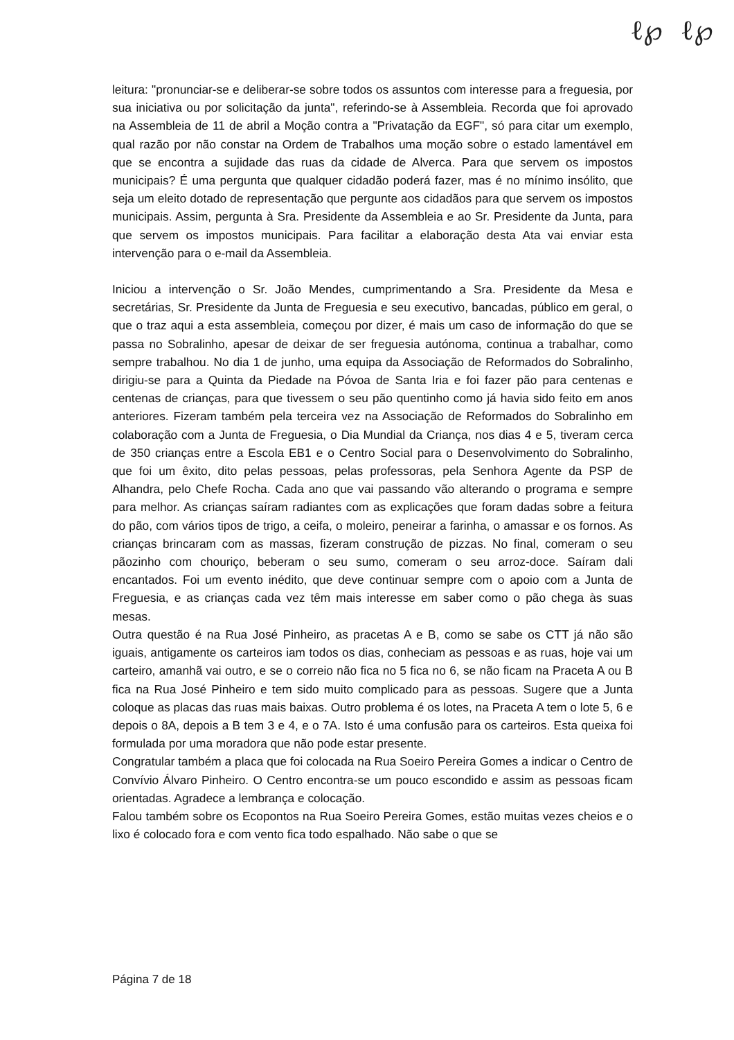ℓ℘ ℓ℘
leitura: "pronunciar-se e deliberar-se sobre todos os assuntos com interesse para a freguesia, por sua iniciativa ou por solicitação da junta", referindo-se à Assembleia. Recorda que foi aprovado na Assembleia de 11 de abril a Moção contra a "Privatação da EGF", só para citar um exemplo, qual razão por não constar na Ordem de Trabalhos uma moção sobre o estado lamentável em que se encontra a sujidade das ruas da cidade de Alverca. Para que servem os impostos municipais? É uma pergunta que qualquer cidadão poderá fazer, mas é no mínimo insólito, que seja um eleito dotado de representação que pergunte aos cidadãos para que servem os impostos municipais. Assim, pergunta à Sra. Presidente da Assembleia e ao Sr. Presidente da Junta, para que servem os impostos municipais. Para facilitar a elaboração desta Ata vai enviar esta intervenção para o e-mail da Assembleia.
Iniciou a intervenção o Sr. João Mendes, cumprimentando a Sra. Presidente da Mesa e secretárias, Sr. Presidente da Junta de Freguesia e seu executivo, bancadas, público em geral, o que o traz aqui a esta assembleia, começou por dizer, é mais um caso de informação do que se passa no Sobralinho, apesar de deixar de ser freguesia autónoma, continua a trabalhar, como sempre trabalhou. No dia 1 de junho, uma equipa da Associação de Reformados do Sobralinho, dirigiu-se para a Quinta da Piedade na Póvoa de Santa Iria e foi fazer pão para centenas e centenas de crianças, para que tivessem o seu pão quentinho como já havia sido feito em anos anteriores. Fizeram também pela terceira vez na Associação de Reformados do Sobralinho em colaboração com a Junta de Freguesia, o Dia Mundial da Criança, nos dias 4 e 5, tiveram cerca de 350 crianças entre a Escola EB1 e o Centro Social para o Desenvolvimento do Sobralinho, que foi um êxito, dito pelas pessoas, pelas professoras, pela Senhora Agente da PSP de Alhandra, pelo Chefe Rocha. Cada ano que vai passando vão alterando o programa e sempre para melhor. As crianças saíram radiantes com as explicações que foram dadas sobre a feitura do pão, com vários tipos de trigo, a ceifa, o moleiro, peneirar a farinha, o amassar e os fornos. As crianças brincaram com as massas, fizeram construção de pizzas. No final, comeram o seu pãozinho com chouriço, beberam o seu sumo, comeram o seu arroz-doce. Saíram dali encantados. Foi um evento inédito, que deve continuar sempre com o apoio com a Junta de Freguesia, e as crianças cada vez têm mais interesse em saber como o pão chega às suas mesas.
Outra questão é na Rua José Pinheiro, as pracetas A e B, como se sabe os CTT já não são iguais, antigamente os carteiros iam todos os dias, conheciam as pessoas e as ruas, hoje vai um carteiro, amanhã vai outro, e se o correio não fica no 5 fica no 6, se não ficam na Praceta A ou B fica na Rua José Pinheiro e tem sido muito complicado para as pessoas. Sugere que a Junta coloque as placas das ruas mais baixas. Outro problema é os lotes, na Praceta A tem o lote 5, 6 e depois o 8A, depois a B tem 3 e 4, e o 7A. Isto é uma confusão para os carteiros. Esta queixa foi formulada por uma moradora que não pode estar presente.
Congratular também a placa que foi colocada na Rua Soeiro Pereira Gomes a indicar o Centro de Convívio Álvaro Pinheiro. O Centro encontra-se um pouco escondido e assim as pessoas ficam orientadas. Agradece a lembrança e colocação.
Falou também sobre os Ecopontos na Rua Soeiro Pereira Gomes, estão muitas vezes cheios e o lixo é colocado fora e com vento fica todo espalhado. Não sabe o que se
Página 7 de 18